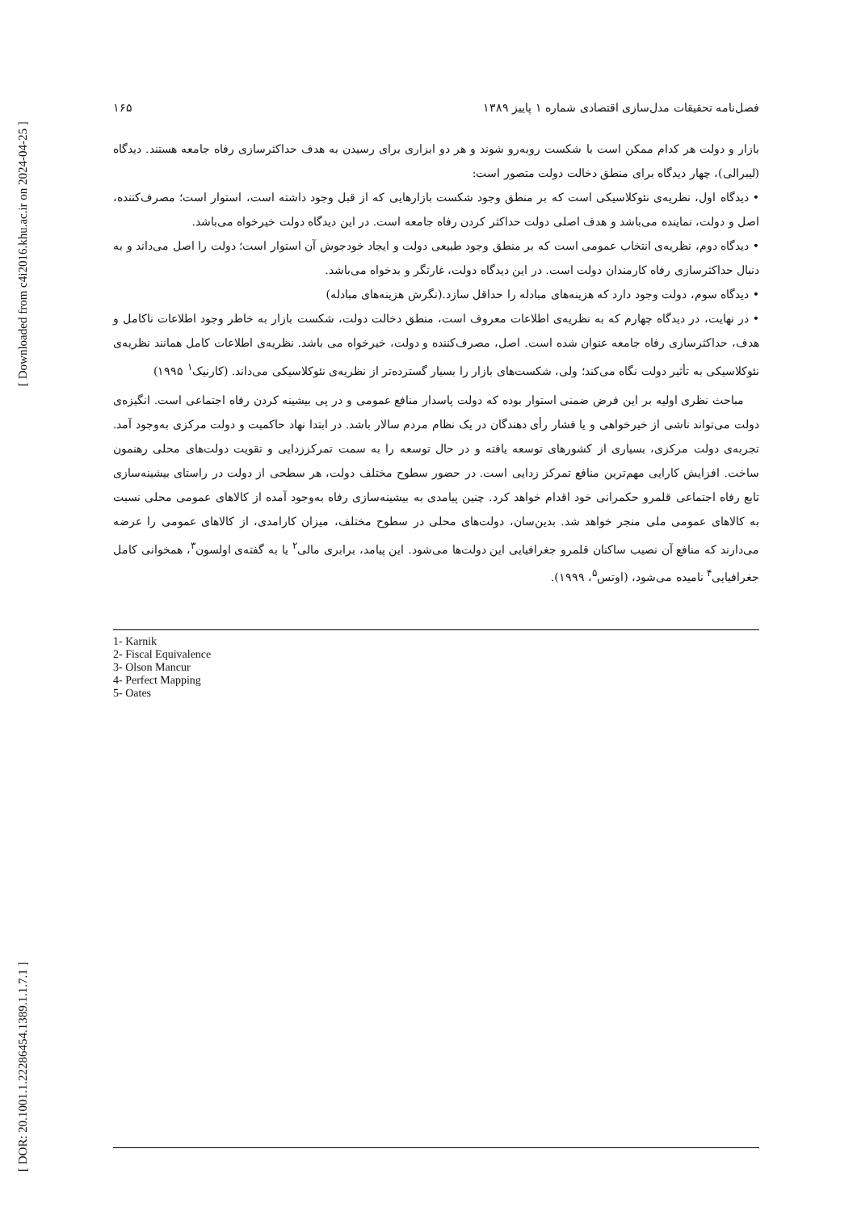[ DOR: 20.1001.1.22286454.1389.1.1.7.1 ] [ Downloaded from c4i2016.khu.ac.ir on 2024-04-25 ]
فصل‌نامه تحقیقات مدل‌سازی اقتصادی شماره ۱ پاییز ۱۳۸۹ ۱۶۵
بازار و دولت هر کدام ممکن است با شکست روبه‌رو شوند و هر دو ابزاری برای رسیدن به هدف حداکثرسازی رفاه جامعه هستند. دیدگاه (لیبرالی)، چهار دیدگاه برای منطق دخالت دولت متصور است:
• دیدگاه اول، نظریه‌ی نئوکلاسیکی است که بر منطق وجود شکست بازارهایی که از قبل وجود داشته است، استوار است؛ مصرف‌کننده، اصل و دولت، نماینده می‌باشد و هدف اصلی دولت حداکثر کردن رفاه جامعه است. در این دیدگاه دولت خیرخواه می‌باشد.
• دیدگاه دوم، نظریه‌ی انتخاب عمومی است که بر منطق وجود طبیعی دولت و ایجاد خودجوش آن استوار است؛ دولت را اصل می‌داند و به دنبال حداکثرسازی رفاه کارمندان دولت است. در این دیدگاه دولت، غارتگر و بدخواه می‌باشد.
• دیدگاه سوم، دولت وجود دارد که هزینه‌های مبادله را حداقل سازد.(نگرش هزینه‌های مبادله)
• در نهایت، در دیدگاه چهارم که به نظریه‌ی اطلاعات معروف است، منطق دخالت دولت، شکست بازار به خاطر وجود اطلاعات ناکامل و هدف، حداکثرسازی رفاه جامعه عنوان شده است. اصل، مصرف‌کننده و دولت، خیرخواه می باشد. نظریه‌ی اطلاعات کامل همانند نظریه‌ی نئوکلاسیکی به تأثیر دولت نگاه می‌کند؛ ولی، شکست‌های بازار را بسیار گسترده‌تر از نظریه‌ی نئوکلاسیکی می‌داند. (کارنیک<sup>۱</sup> ۱۹۹۵)
مباحث نظری اولیه بر این فرض ضمنی استوار بوده که دولت پاسدار منافع عمومی و در پی بیشینه کردن رفاه اجتماعی است. انگیزه‌ی دولت می‌تواند ناشی از خیرخواهی و یا فشار رأی دهندگان در یک نظام مردم سالار باشد. در ابتدا نهاد حاکمیت و دولت مرکزی به‌وجود آمد. تجربه‌ی دولت مرکزی، بسیاری از کشورهای توسعه یافته و در حال توسعه را به سمت تمرکززدایی و تقویت دولت‌های محلی رهنمون ساخت. افزایش کارایی مهم‌ترین منافع تمرکز زدایی است. در حضور سطوح مختلف دولت، هر سطحی از دولت در راستای بیشینه‌سازی تابع رفاه اجتماعی قلمرو حکمرانی خود اقدام خواهد کرد. چنین پیامدی به بیشینه‌سازی رفاه به‌وجود آمده از کالاهای عمومی محلی نسبت به کالاهای عمومی ملی منجر خواهد شد. بدین‌سان، دولت‌های محلی در سطوح مختلف، میزان کارامدی، از کالاهای عمومی را عرضه می‌دارند که منافع آن نصیب ساکنان قلمرو جغرافیایی این دولت‌ها می‌شود. این پیامد، برابری مالی<sup>۲</sup> یا به گفته‌ی اولسون<sup>۳</sup>، همخوانی کامل جغرافیایی<sup>۴</sup> نامیده می‌شود، (اوتس<sup>۵</sup>، ۱۹۹۹).
1- Karnik
2- Fiscal Equivalence
3- Olson Mancur
4- Perfect Mapping
5- Oates